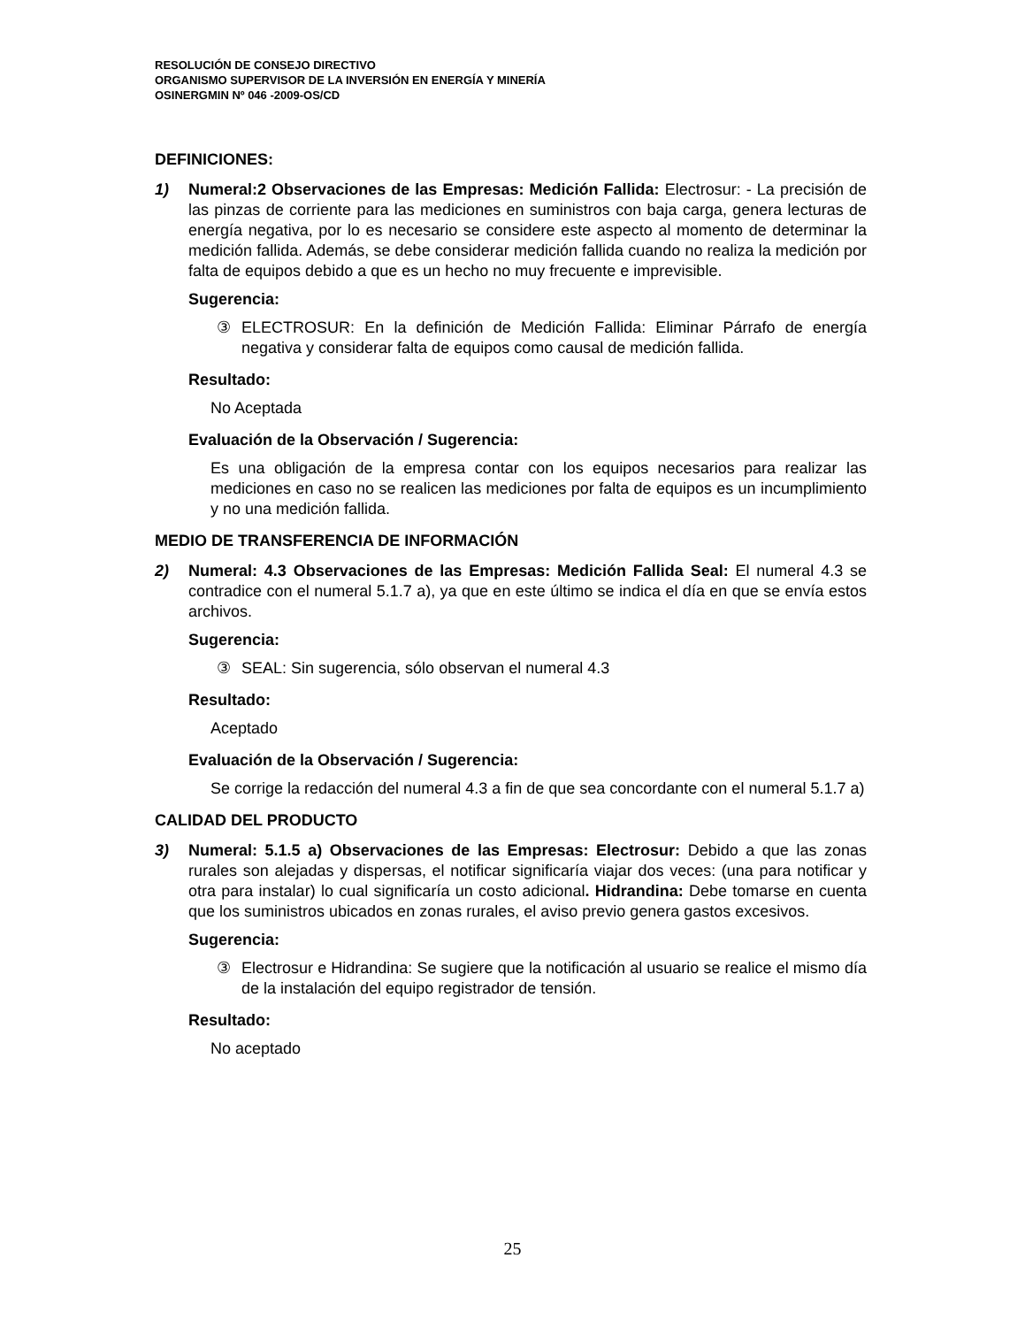RESOLUCIÓN DE CONSEJO DIRECTIVO
ORGANISMO SUPERVISOR DE LA INVERSIÓN EN ENERGÍA Y MINERÍA
OSINERGMIN Nº 046 -2009-OS/CD
DEFINICIONES:
1) Numeral:2 Observaciones de las Empresas: Medición Fallida: Electrosur: - La precisión de las pinzas de corriente para las mediciones en suministros con baja carga, genera lecturas de energía negativa, por lo es necesario se considere este aspecto al momento de determinar la medición fallida. Además, se debe considerar medición fallida cuando no realiza la medición por falta de equipos debido a que es un hecho no muy frecuente e imprevisible.
Sugerencia:
③ ELECTROSUR: En la definición de Medición Fallida: Eliminar Párrafo de energía negativa y considerar falta de equipos como causal de medición fallida.
Resultado:
No Aceptada
Evaluación de la Observación / Sugerencia:
Es una obligación de la empresa contar con los equipos necesarios para realizar las mediciones en caso no se realicen las mediciones por falta de equipos es un incumplimiento y no una medición fallida.
MEDIO DE TRANSFERENCIA DE INFORMACIÓN
2) Numeral: 4.3 Observaciones de las Empresas: Medición Fallida Seal: El numeral 4.3 se contradice con el numeral 5.1.7 a), ya que en este último se indica el día en que se envía estos archivos.
Sugerencia:
③ SEAL: Sin sugerencia, sólo observan el numeral 4.3
Resultado:
Aceptado
Evaluación de la Observación / Sugerencia:
Se corrige la redacción del numeral 4.3 a fin de que sea concordante con el numeral 5.1.7 a)
CALIDAD DEL PRODUCTO
3) Numeral: 5.1.5 a) Observaciones de las Empresas: Electrosur: Debido a que las zonas rurales son alejadas y dispersas, el notificar significaría viajar dos veces: (una para notificar y otra para instalar) lo cual significaría un costo adicional. Hidrandina: Debe tomarse en cuenta que los suministros ubicados en zonas rurales, el aviso previo genera gastos excesivos.
Sugerencia:
③ Electrosur e Hidrandina: Se sugiere que la notificación al usuario se realice el mismo día de la instalación del equipo registrador de tensión.
Resultado:
No aceptado
25